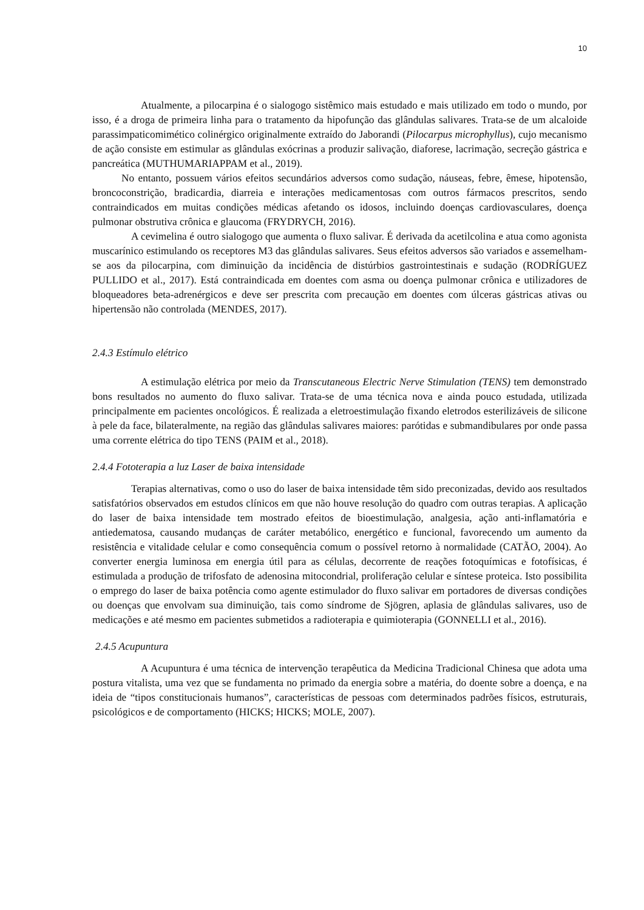10
Atualmente, a pilocarpina é o sialogogo sistêmico mais estudado e mais utilizado em todo o mundo, por isso, é a droga de primeira linha para o tratamento da hipofunção das glândulas salivares. Trata-se de um alcaloide parassimpaticomimético colinérgico originalmente extraído do Jaborandi (Pilocarpus microphyllus), cujo mecanismo de ação consiste em estimular as glândulas exócrinas a produzir salivação, diaforese, lacrimação, secreção gástrica e pancreática (MUTHUMARIAPPAM et al., 2019).
No entanto, possuem vários efeitos secundários adversos como sudação, náuseas, febre, êmese, hipotensão, broncoconstrição, bradicardia, diarreia e interações medicamentosas com outros fármacos prescritos, sendo contraindicados em muitas condições médicas afetando os idosos, incluindo doenças cardiovasculares, doença pulmonar obstrutiva crônica e glaucoma (FRYDRYCH, 2016).
A cevimelina é outro sialogogo que aumenta o fluxo salivar. É derivada da acetilcolina e atua como agonista muscarínico estimulando os receptores M3 das glândulas salivares. Seus efeitos adversos são variados e assemelham-se aos da pilocarpina, com diminuição da incidência de distúrbios gastrointestinais e sudação (RODRÍGUEZ PULLIDO et al., 2017). Está contraindicada em doentes com asma ou doença pulmonar crônica e utilizadores de bloqueadores beta-adrenérgicos e deve ser prescrita com precaução em doentes com úlceras gástricas ativas ou hipertensão não controlada (MENDES, 2017).
2.4.3 Estímulo elétrico
A estimulação elétrica por meio da Transcutaneous Electric Nerve Stimulation (TENS) tem demonstrado bons resultados no aumento do fluxo salivar. Trata-se de uma técnica nova e ainda pouco estudada, utilizada principalmente em pacientes oncológicos. É realizada a eletroestimulação fixando eletrodos esterilizáveis de silicone à pele da face, bilateralmente, na região das glândulas salivares maiores: parótidas e submandibulares por onde passa uma corrente elétrica do tipo TENS (PAIM et al., 2018).
2.4.4 Fototerapia a luz Laser de baixa intensidade
Terapias alternativas, como o uso do laser de baixa intensidade têm sido preconizadas, devido aos resultados satisfatórios observados em estudos clínicos em que não houve resolução do quadro com outras terapias. A aplicação do laser de baixa intensidade tem mostrado efeitos de bioestimulação, analgesia, ação anti-inflamatória e antiedematosa, causando mudanças de caráter metabólico, energético e funcional, favorecendo um aumento da resistência e vitalidade celular e como consequência comum o possível retorno à normalidade (CATÃO, 2004). Ao converter energia luminosa em energia útil para as células, decorrente de reações fotoquímicas e fotofísicas, é estimulada a produção de trifosfato de adenosina mitocondrial, proliferação celular e síntese proteica. Isto possibilita o emprego do laser de baixa potência como agente estimulador do fluxo salivar em portadores de diversas condições ou doenças que envolvam sua diminuição, tais como síndrome de Sjögren, aplasia de glândulas salivares, uso de medicações e até mesmo em pacientes submetidos a radioterapia e quimioterapia (GONNELLI et al., 2016).
2.4.5 Acupuntura
A Acupuntura é uma técnica de intervenção terapêutica da Medicina Tradicional Chinesa que adota uma postura vitalista, uma vez que se fundamenta no primado da energia sobre a matéria, do doente sobre a doença, e na ideia de “tipos constitucionais humanos”, características de pessoas com determinados padrões físicos, estruturais, psicológicos e de comportamento (HICKS; HICKS; MOLE, 2007).